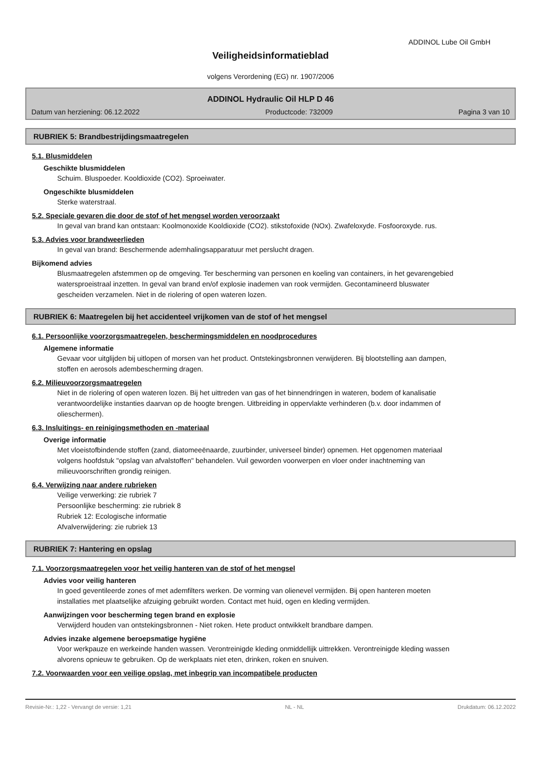ADDINOL Lube Oil GmbH
Veiligheidsinformatieblad
volgens Verordening (EG) nr. 1907/2006
ADDINOL Hydraulic Oil HLP D 46
Datum van herziening: 06.12.2022 Productcode: 732009 Pagina 3 van 10
RUBRIEK 5: Brandbestrijdingsmaatregelen
5.1. Blusmiddelen
Geschikte blusmiddelen
Schuim. Bluspoeder. Kooldioxide (CO2). Sproeiwater.
Ongeschikte blusmiddelen
Sterke waterstraal.
5.2. Speciale gevaren die door de stof of het mengsel worden veroorzaakt
In geval van brand kan ontstaan: Koolmonoxide Kooldioxide (CO2). stikstofoxide (NOx). Zwafeloxyde. Fosfooroxyde. rus.
5.3. Advies voor brandweerlieden
In geval van brand: Beschermende ademhalingsapparatuur met perslucht dragen.
Bijkomend advies
Blusmaatregelen afstemmen op de omgeving. Ter bescherming van personen en koeling van containers, in het gevarengebied watersproeistraal inzetten. In geval van brand en/of explosie inademen van rook vermijden. Gecontamineerd bluswater gescheiden verzamelen. Niet in de riolering of open wateren lozen.
RUBRIEK 6: Maatregelen bij het accidenteel vrijkomen van de stof of het mengsel
6.1. Persoonlijke voorzorgsmaatregelen, beschermingsmiddelen en noodprocedures
Algemene informatie
Gevaar voor uitglijden bij uitlopen of morsen van het product. Ontstekingsbronnen verwijderen. Bij blootstelling aan dampen, stoffen en aerosols adembescherming dragen.
6.2. Milieuvoorzorgsmaatregelen
Niet in de riolering of open wateren lozen. Bij het uittreden van gas of het binnendringen in wateren, bodem of kanalisatie verantwoordelijke instanties daarvan op de hoogte brengen. Uitbreiding in oppervlakte verhinderen (b.v. door indammen of olieschermen).
6.3. Insluitings- en reinigingsmethoden en -materiaal
Overige informatie
Met vloeistofbindende stoffen (zand, diatomeeënaarde, zuurbinder, universeel binder) opnemen. Het opgenomen materiaal volgens hoofdstuk "opslag van afvalstoffen" behandelen. Vuil geworden voorwerpen en vloer onder inachtneming van milieuvoorschriften grondig reinigen.
6.4. Verwijzing naar andere rubrieken
Veilige verwerking: zie rubriek 7
Persoonlijke bescherming: zie rubriek 8
Rubriek 12: Ecologische informatie
Afvalverwijdering: zie rubriek 13
RUBRIEK 7: Hantering en opslag
7.1. Voorzorgsmaatregelen voor het veilig hanteren van de stof of het mengsel
Advies voor veilig hanteren
In goed geventileerde zones of met ademfilters werken. De vorming van olienevel vermijden. Bij open hanteren moeten installaties met plaatselijke afzuiging gebruikt worden. Contact met huid, ogen en kleding vermijden.
Aanwijzingen voor bescherming tegen brand en explosie
Verwijderd houden van ontstekingsbronnen - Niet roken. Hete product ontwikkelt brandbare dampen.
Advies inzake algemene beroepsmatige hygiëne
Voor werkpauze en werkeinde handen wassen. Verontreinigde kleding onmiddellijk uittrekken. Verontreinigde kleding wassen alvorens opnieuw te gebruiken. Op de werkplaats niet eten, drinken, roken en snuiven.
7.2. Voorwaarden voor een veilige opslag, met inbegrip van incompatibele producten
Revisie-Nr.: 1,22 - Vervangt de versie: 1,21 NL - NL Drukdatum: 06.12.2022